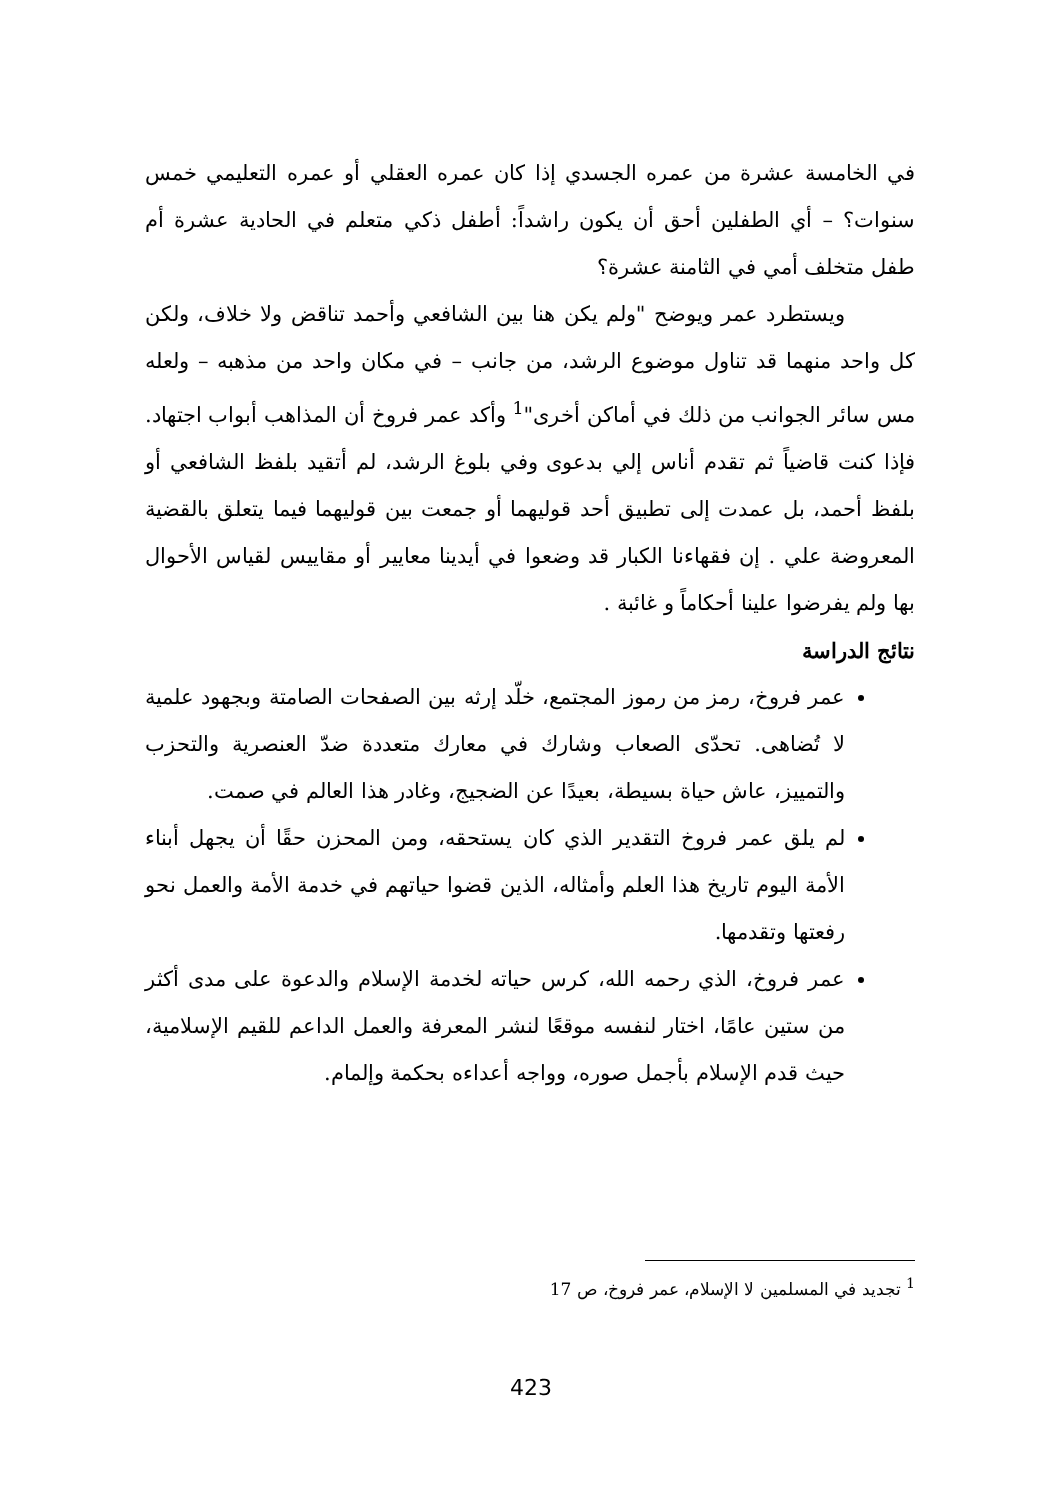في الخامسة عشرة من عمره الجسدي إذا كان عمره العقلي أو عمره التعليمي خمس سنوات؟ – أي الطفلين أحق أن يكون راشداً: أطفل ذكي متعلم في الحادية عشرة أم طفل متخلف أمي في الثامنة عشرة؟
ويستطرد عمر ويوضح "ولم يكن هنا بين الشافعي وأحمد تناقض ولا خلاف، ولكن كل واحد منهما قد تناول موضوع الرشد، من جانب – في مكان واحد من مذهبه – ولعله مس سائر الجوانب من ذلك في أماكن أخرى"<sup>1</sup> وأكد عمر فروخ أن المذاهب أبواب اجتهاد. فإذا كنت قاضياً ثم تقدم أناس إلي بدعوى وفي بلوغ الرشد، لم أتقيد بلفظ الشافعي أو بلفظ أحمد، بل عمدت إلى تطبيق أحد قوليهما أو جمعت بين قوليهما فيما يتعلق بالقضية المعروضة علي . إن فقهاءنا الكبار قد وضعوا في أيدينا معايير أو مقاييس لقياس الأحوال بها ولم يفرضوا علينا أحكاماً و غائبة .
نتائج الدراسة
عمر فروخ، رمز من رموز المجتمع، خلّد إرثه بين الصفحات الصامتة وبجهود علمية لا تُضاهى. تحدّى الصعاب وشارك في معارك متعددة ضدّ العنصرية والتحزب والتمييز، عاش حياة بسيطة، بعيدًا عن الضجيج، وغادر هذا العالم في صمت.
لم يلق عمر فروخ التقدير الذي كان يستحقه، ومن المحزن حقًا أن يجهل أبناء الأمة اليوم تاريخ هذا العلم وأمثاله، الذين قضوا حياتهم في خدمة الأمة والعمل نحو رفعتها وتقدمها.
عمر فروخ، الذي رحمه الله، كرس حياته لخدمة الإسلام والدعوة على مدى أكثر من ستين عامًا، اختار لنفسه موقعًا لنشر المعرفة والعمل الداعم للقيم الإسلامية، حيث قدم الإسلام بأجمل صوره، وواجه أعداءه بحكمة وإلمام.
<sup>1</sup> تجديد في المسلمين لا الإسلام، عمر فروخ، ص 17
423